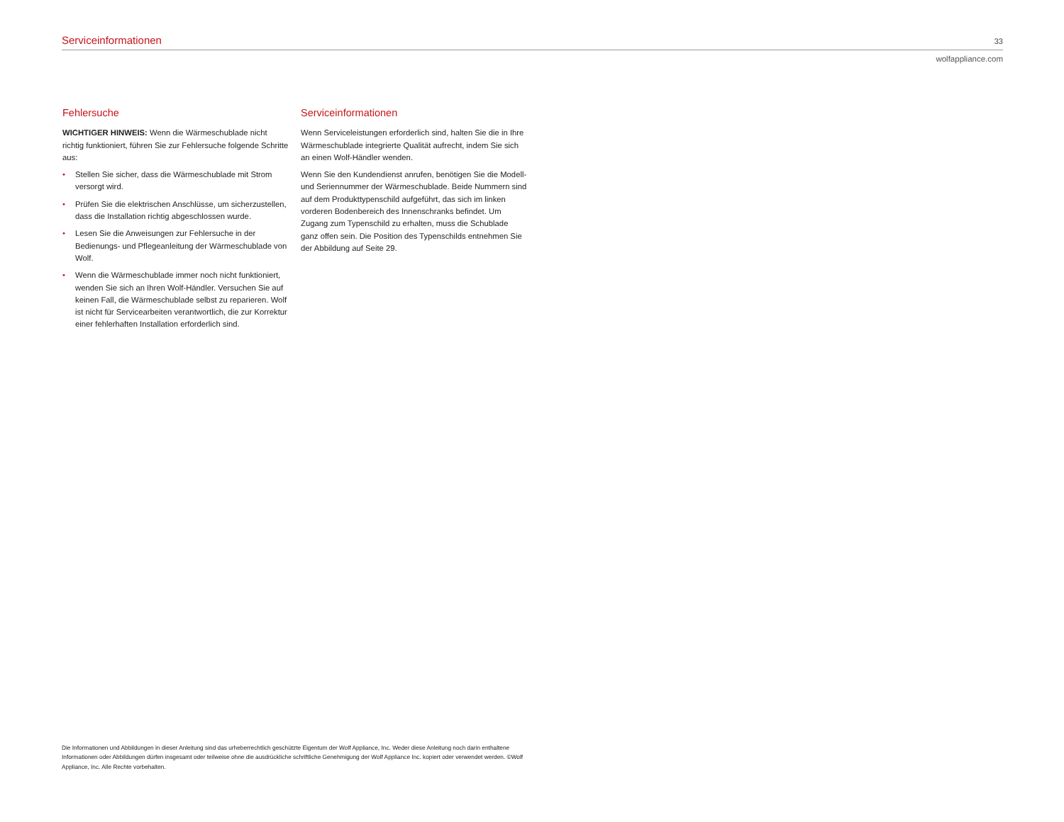Serviceinformationen 33
wolfappliance.com
Fehlersuche
WICHTIGER HINWEIS: Wenn die Wärmeschublade nicht richtig funktioniert, führen Sie zur Fehlersuche folgende Schritte aus:
• Stellen Sie sicher, dass die Wärmeschublade mit Strom versorgt wird.
• Prüfen Sie die elektrischen Anschlüsse, um sicher­zustellen, dass die Installation richtig abgeschlossen wurde.
• Lesen Sie die Anweisungen zur Fehlersuche in der Bedienungs- und Pflegeanleitung der Wärmeschublade von Wolf.
• Wenn die Wärmeschublade immer noch nicht funktio­niert, wenden Sie sich an Ihren Wolf-Händler. Ver­suchen Sie auf keinen Fall, die Wärmeschublade selbst zu reparieren. Wolf ist nicht für Servicearbeiten verant­wortlich, die zur Korrektur einer fehlerhaften Installation erforderlich sind.
Serviceinformationen
Wenn Serviceleistungen erforderlich sind, halten Sie die in Ihre Wärmeschublade integrierte Qualität aufrecht, indem Sie sich an einen Wolf-Händler wenden.
Wenn Sie den Kundendienst anrufen, benötigen Sie die Modell- und Seriennummer der Wärmeschublade. Beide Nummern sind auf dem Produkttypenschild aufgeführt, das sich im linken vorderen Bodenbereich des Innen­schranks befindet. Um Zugang zum Typenschild zu erhalten, muss die Schublade ganz offen sein. Die Position des Typenschilds entnehmen Sie der Abbildung auf Seite 29.
Die Informationen und Abbildungen in dieser Anleitung sind das urheberrechtlich geschützte Eigentum der Wolf Appliance, Inc. Weder diese Anleitung noch darin enthaltene Informationen oder Abbildungen dürfen insgesamt oder teilweise ohne die ausdrückliche schriftliche Genehmigung der Wolf Appliance Inc. kopiert oder verwendet werden. ©Wolf Appliance, Inc. Alle Rechte vorbehalten.